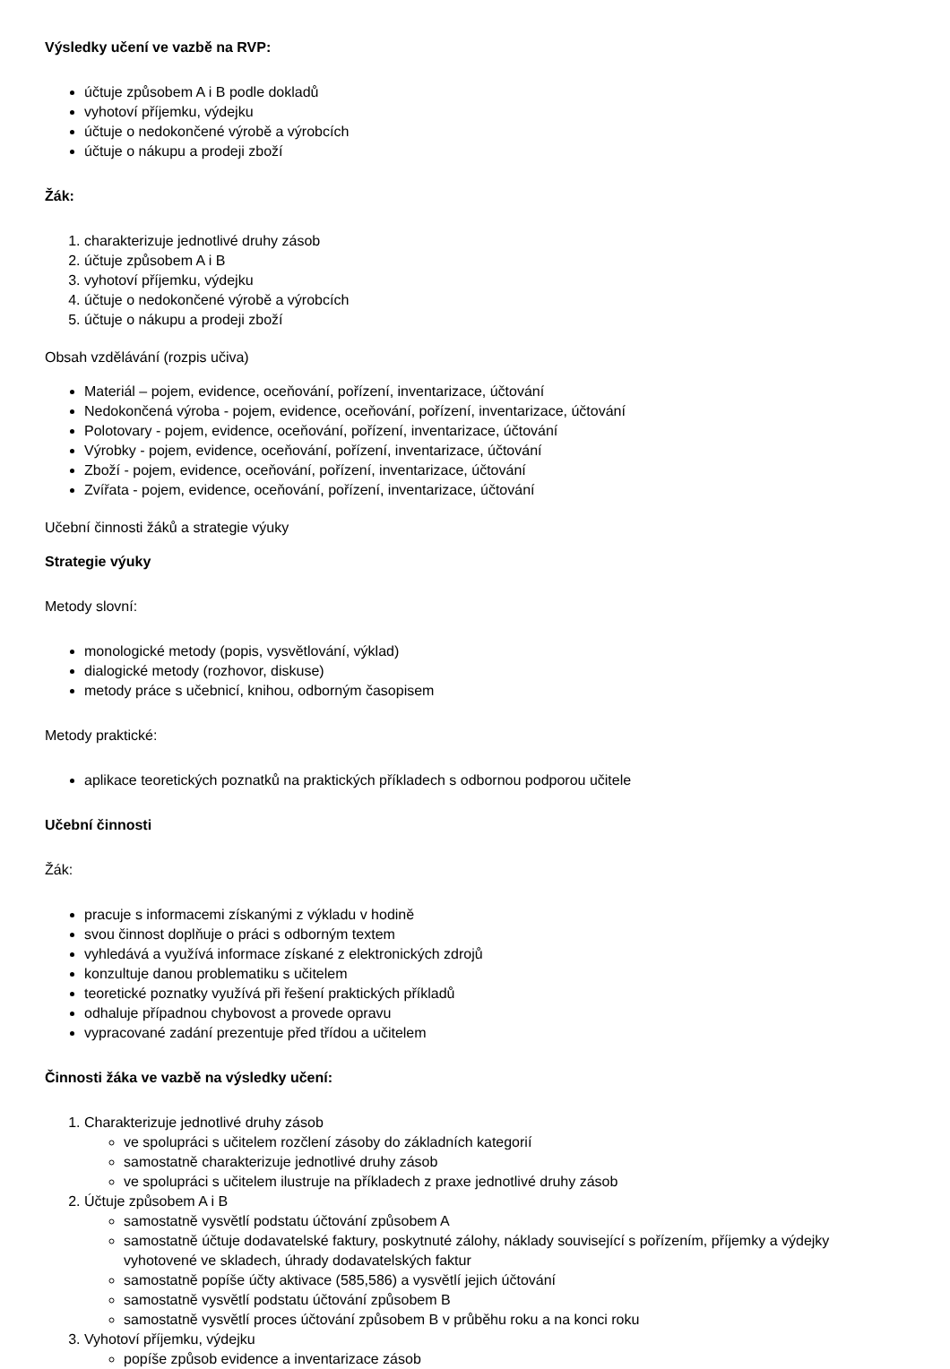Výsledky učení ve vazbě na RVP:
účtuje způsobem A i B podle dokladů
vyhotoví příjemku, výdejku
účtuje o nedokončené výrobě a výrobcích
účtuje o nákupu a prodeji zboží
Žák:
1. charakterizuje jednotlivé druhy zásob
2. účtuje způsobem A i B
3. vyhotoví příjemku, výdejku
4. účtuje o nedokončené výrobě a výrobcích
5. účtuje o nákupu a prodeji zboží
Obsah vzdělávání (rozpis učiva)
Materiál – pojem, evidence, oceňování, pořízení, inventarizace, účtování
Nedokončená výroba - pojem, evidence, oceňování, pořízení, inventarizace, účtování
Polotovary - pojem, evidence, oceňování, pořízení, inventarizace, účtování
Výrobky - pojem, evidence, oceňování, pořízení, inventarizace, účtování
Zboží - pojem, evidence, oceňování, pořízení, inventarizace, účtování
Zvířata - pojem, evidence, oceňování, pořízení, inventarizace, účtování
Učební činnosti žáků a strategie výuky
Strategie výuky
Metody slovní:
monologické metody (popis, vysvětlování, výklad)
dialogické metody (rozhovor, diskuse)
metody práce s učebnicí, knihou, odborným časopisem
Metody praktické:
aplikace teoretických poznatků na praktických příkladech s odbornou podporou učitele
Učební činnosti
Žák:
pracuje s informacemi získanými z výkladu v hodině
svou činnost doplňuje o práci s odborným textem
vyhledává a využívá informace získané z elektronických zdrojů
konzultuje danou problematiku s učitelem
teoretické poznatky využívá při řešení praktických příkladů
odhaluje případnou chybovost a provede opravu
vypracované zadání prezentuje před třídou a učitelem
Činnosti žáka ve vazbě na výsledky učení:
1. Charakterizuje jednotlivé druhy zásob
ve spolupráci s učitelem rozčlení zásoby do základních kategorií
samostatně charakterizuje jednotlivé druhy zásob
ve spolupráci s učitelem ilustruje na příkladech z praxe jednotlivé druhy zásob
2. Účtuje způsobem A i B
samostatně vysvětlí podstatu účtování způsobem A
samostatně účtuje dodavatelské faktury, poskytnuté zálohy, náklady související s pořízením, příjemky a výdejky vyhotovené ve skladech, úhrady dodavatelských faktur
samostatně popíše účty aktivace (585,586) a vysvětlí jejich účtování
samostatně vysvětlí podstatu účtování způsobem B
samostatně vysvětlí proces účtování způsobem B v průběhu roku a na konci roku
3. Vyhotoví příjemku, výdejku
popíše způsob evidence a inventarizace zásob